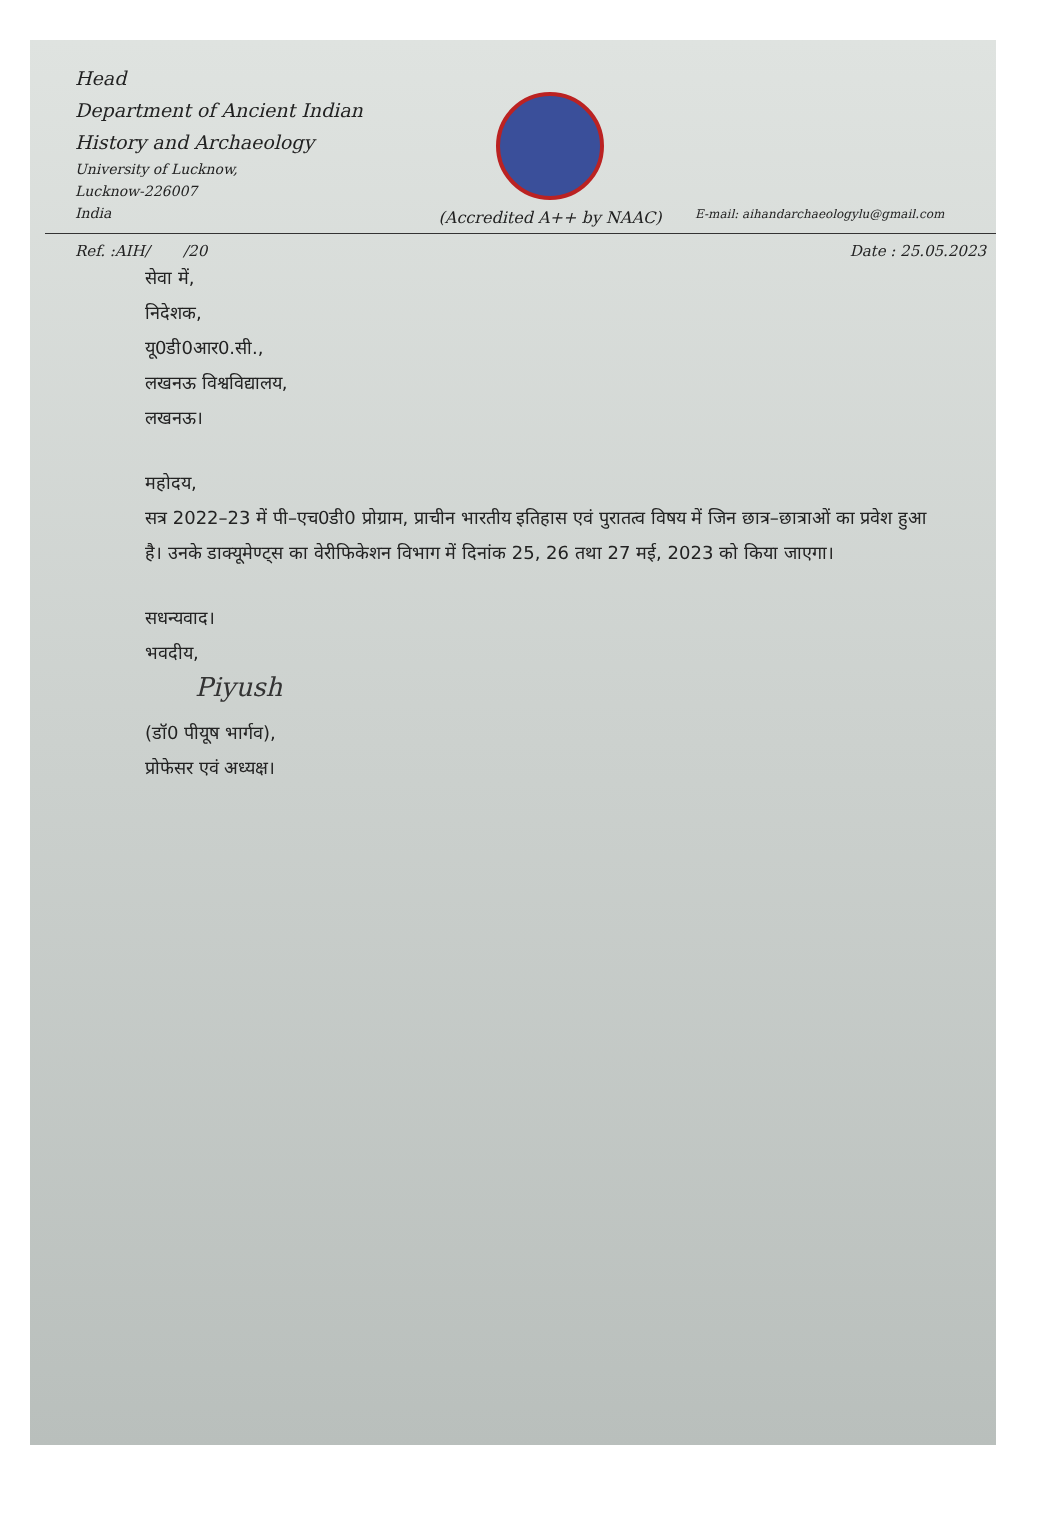Head
Department of Ancient Indian
History and Archaeology
University of Lucknow,
Lucknow-226007
India
(Accredited A++ by NAAC)
E-mail: aihandarchaeologylu@gmail.com
Ref. :AIH/ /20 Date : 25.05.2023
सेवा में,
निदेशक,
यू0डी0आर0.सी.,
लखनऊ विश्वविद्यालय,
लखनऊ।
महोदय,
सत्र 2022–23 में पी–एच0डी0 प्रोग्राम, प्राचीन भारतीय इतिहास एवं पुरातत्व विषय में जिन छात्र–छात्राओं का प्रवेश हुआ है। उनके डाक्यूमेण्ट्स का वेरीफिकेशन विभाग में दिनांक 25, 26 तथा 27 मई, 2023 को किया जाएगा।
सधन्यवाद।
भवदीय,
Piyush
(डॉ0 पीयूष भार्गव),
प्रोफेसर एवं अध्यक्ष।